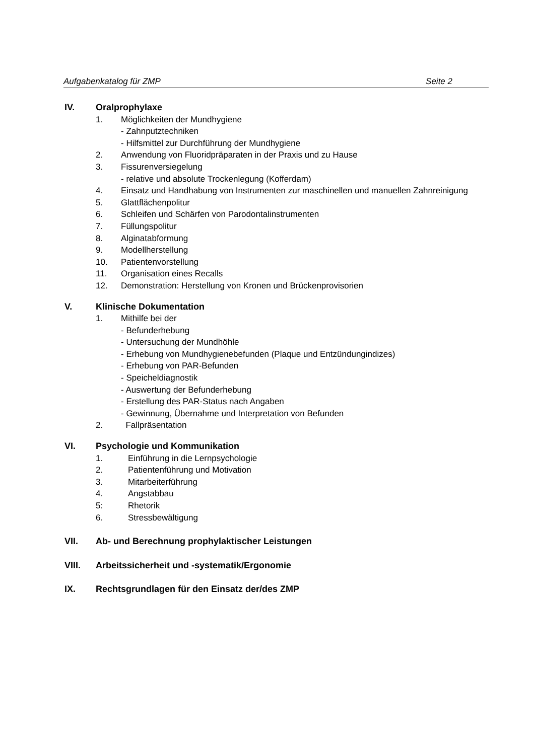Aufgabenkatalog für ZMP Seite 2
IV. Oralprophylaxe
1. Möglichkeiten der Mundhygiene
- Zahnputztechniken
- Hilfsmittel zur Durchführung der Mundhygiene
2. Anwendung von Fluoridpräparaten in der Praxis und zu Hause
3. Fissurenversiegelung
- relative und absolute Trockenlegung (Kofferdam)
4. Einsatz und Handhabung von Instrumenten zur maschinellen und manuellen Zahnreinigung
5. Glattflächenpolitur
6. Schleifen und Schärfen von Parodontalinstrumenten
7. Füllungspolitur
8. Alginatabformung
9. Modellherstellung
10. Patientenvorstellung
11. Organisation eines Recalls
12. Demonstration: Herstellung von Kronen und Brückenprovisorien
V. Klinische Dokumentation
1. Mithilfe bei der
- Befunderhebung
- Untersuchung der Mundhöhle
- Erhebung von Mundhygienebefunden (Plaque und Entzündungindizes)
- Erhebung von PAR-Befunden
- Speicheldiagnostik
- Auswertung der Befunderhebung
- Erstellung des PAR-Status nach Angaben
- Gewinnung, Übernahme und Interpretation von Befunden
2. Fallpräsentation
VI. Psychologie und Kommunikation
1. Einführung in die Lernpsychologie
2. Patientenführung und Motivation
3. Mitarbeiterführung
4. Angstabbau
5: Rhetorik
6. Stressbewältigung
VII. Ab- und Berechnung prophylaktischer Leistungen
VIII. Arbeitssicherheit und -systematik/Ergonomie
IX. Rechtsgrundlagen für den Einsatz der/des ZMP